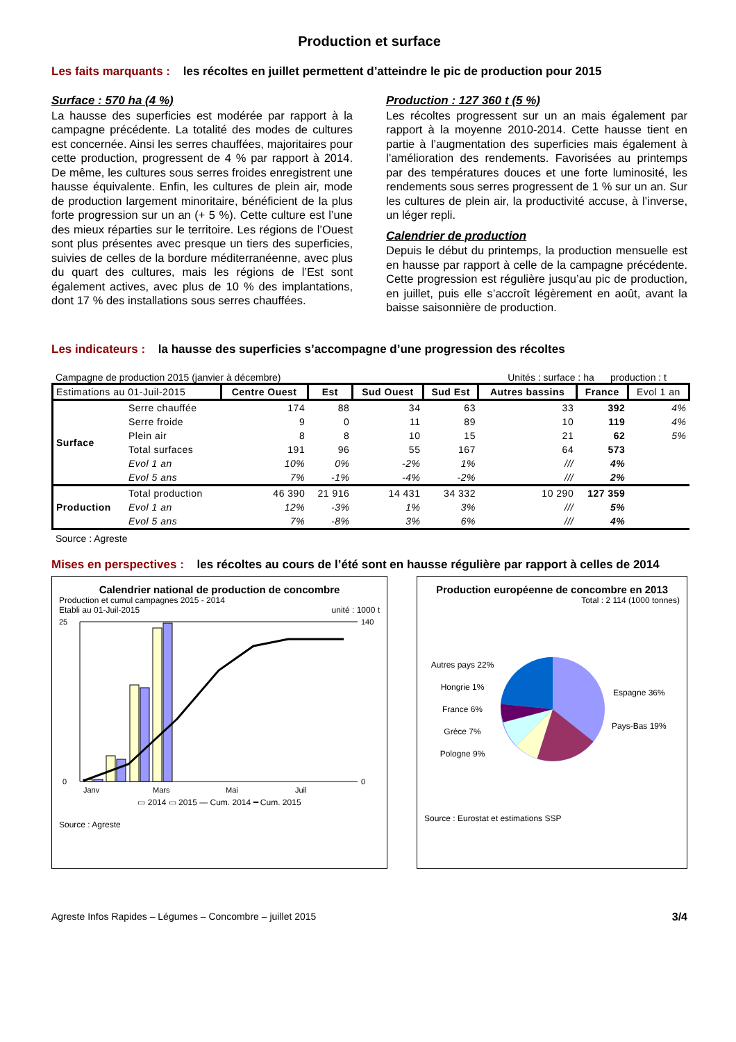Production et surface
Les faits marquants : les récoltes en juillet permettent d’atteindre le pic de production pour 2015
Surface : 570 ha (4 %)
La hausse des superficies est modérée par rapport à la campagne précédente. La totalité des modes de cultures est concernée. Ainsi les serres chauffées, majoritaires pour cette production, progressent de 4 % par rapport à 2014. De même, les cultures sous serres froides enregistrent une hausse équivalente. Enfin, les cultures de plein air, mode de production largement minoritaire, bénéficient de la plus forte progression sur un an (+ 5 %). Cette culture est l’une des mieux réparties sur le territoire. Les régions de l’Ouest sont plus présentes avec presque un tiers des superficies, suivies de celles de la bordure méditerranéenne, avec plus du quart des cultures, mais les régions de l’Est sont également actives, avec plus de 10 % des implantations, dont 17 % des installations sous serres chauffées.
Production : 127 360 t (5 %)
Les récoltes progressent sur un an mais également par rapport à la moyenne 2010-2014. Cette hausse tient en partie à l’augmentation des superficies mais également à l’amélioration des rendements. Favorisées au printemps par des températures douces et une forte luminosité, les rendements sous serres progressent de 1 % sur un an. Sur les cultures de plein air, la productivité accuse, à l’inverse, un léger repli.
Calendrier de production
Depuis le début du printemps, la production mensuelle est en hausse par rapport à celle de la campagne précédente. Cette progression est régulière jusqu’au pic de production, en juillet, puis elle s’accroît légèrement en août, avant la baisse saisonnière de production.
Les indicateurs : la hausse des superficies s’accompagne d’une progression des récoltes
Campagne de production 2015 (janvier à décembre) Unités : surface : ha production : t
| Estimations au 01-Juil-2015 | | Centre Ouest | Est | Sud Ouest | Sud Est | Autres bassins | France | Evol 1 an |
| --- | --- | --- | --- | --- | --- | --- | --- | --- |
| Surface | Serre chauffée | 174 | 88 | 34 | 63 | 33 | 392 | 4% |
| | Serre froide | 9 | 0 | 11 | 89 | 10 | 119 | 4% |
| | Plein air | 8 | 8 | 10 | 15 | 21 | 62 | 5% |
| | Total surfaces | 191 | 96 | 55 | 167 | 64 | 573 | |
| | Evol 1 an | 10% | 0% | -2% | 1% | /// | 4% | |
| | Evol 5 ans | 7% | -1% | -4% | -2% | /// | 2% | |
| Production | Total production | 46 390 | 21 916 | 14 431 | 34 332 | 10 290 | 127 359 | |
| | Evol 1 an | 12% | -3% | 1% | 3% | /// | 5% | |
| | Evol 5 ans | 7% | -8% | 3% | 6% | /// | 4% | |
Source : Agreste
Mises en perspectives : les récoltes au cours de l’été sont en hausse régulière par rapport à celles de 2014
Calendrier national de production de concombre
Production et cumul campagnes 2015 - 2014
Etabli au 01-Juil-2015 unité : 1000 t
25
0
140
0
Janv
Mars
Mai
Juil
▭ 2014 ▭ 2015 — Cum. 2014 ━ Cum. 2015
Source : Agreste
Production européenne de concombre en 2013
Total : 2 114 (1000 tonnes)
Autres pays 22%
Hongrie 1%
France 6%
Grèce 7%
Pologne 9%
Espagne 36%
Pays-Bas 19%
Source : Eurostat et estimations SSP
Agreste Infos Rapides – Légumes – Concombre – juillet 2015 3/4